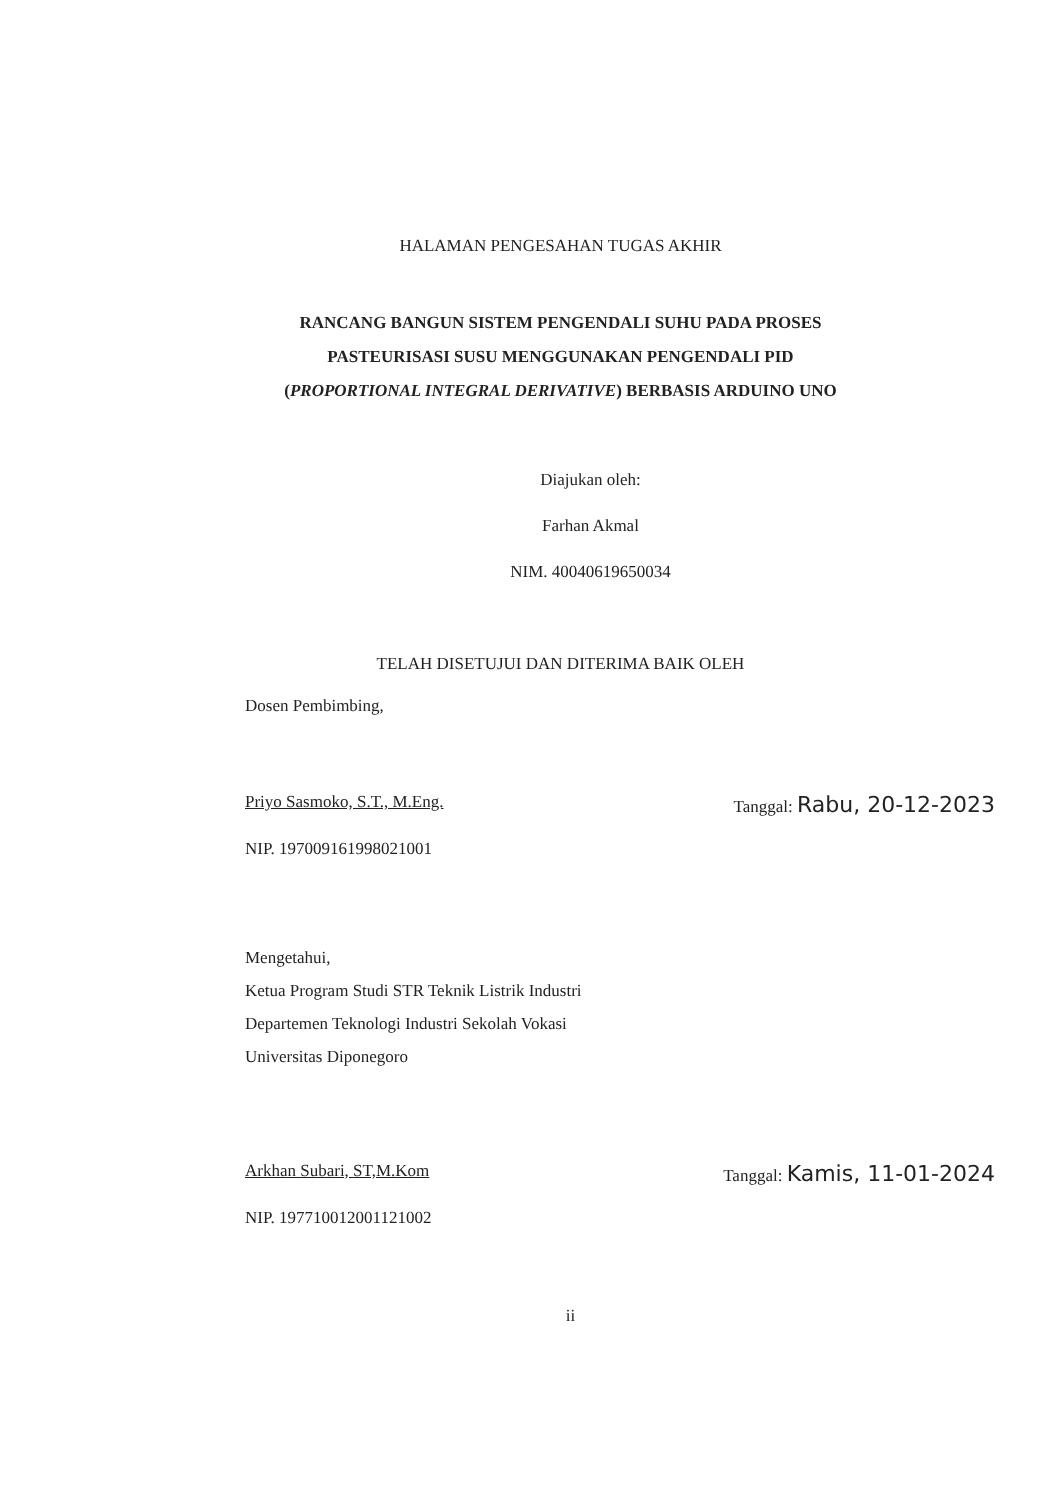HALAMAN PENGESAHAN TUGAS AKHIR
RANCANG BANGUN SISTEM PENGENDALI SUHU PADA PROSES
PASTEURISASI SUSU MENGGUNAKAN PENGENDALI PID
(PROPORTIONAL INTEGRAL DERIVATIVE) BERBASIS ARDUINO UNO
Diajukan oleh:
Farhan Akmal
NIM. 40040619650034
TELAH DISETUJUI DAN DITERIMA BAIK OLEH
Dosen Pembimbing,
Priyo Sasmoko, S.T., M.Eng. Tanggal: Rabu, 20-12-2023
NIP. 197009161998021001
Mengetahui,
Ketua Program Studi STR Teknik Listrik Industri
Departemen Teknologi Industri Sekolah Vokasi
Universitas Diponegoro
Arkhan Subari, ST,M.Kom Tanggal: Kamis, 11-01-2024
NIP. 197710012001121002
ii